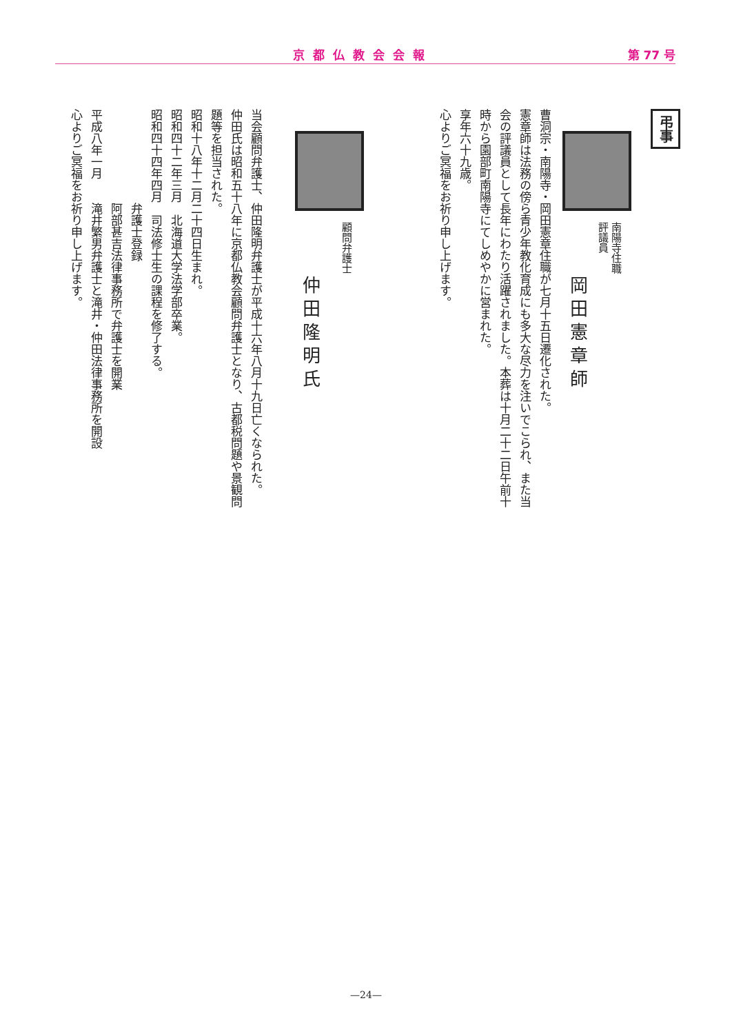京都仏教会会報 第 77 号
弔事
南陽寺住職
評議員
岡田憲章師
曹洞宗・南陽寺・岡田憲章住職が七月十五日遷化された。
憲章師は法務の傍ら青少年教化育成にも多大な尽力を注いでこられ、また当会の評議員として長年にわたり活躍されました。本葬は十月二十二日午前十時から園部町南陽寺にてしめやかに営まれた。
享年六十九歳。
心よりご冥福をお祈り申し上げます。
顧問弁護士
仲田隆明氏
当会顧問弁護士、仲田隆明弁護士が平成十六年八月十九日亡くなられた。
仲田氏は昭和五十八年に京都仏教会顧問弁護士となり、古都税問題や景観問題等を担当された。
昭和十八年十二月二十四日生まれ。
昭和四十二年三月　北海道大学法学部卒業。
昭和四十四年四月　司法修士生の課程を修了する。
　　　　　　　　弁護士登録
　　　　　　　　阿部甚吉法律事務所で弁護士を開業
平成八年一月　　滝井繁男弁護士と滝井・仲田法律事務所を開設
心よりご冥福をお祈り申し上げます。
—24—